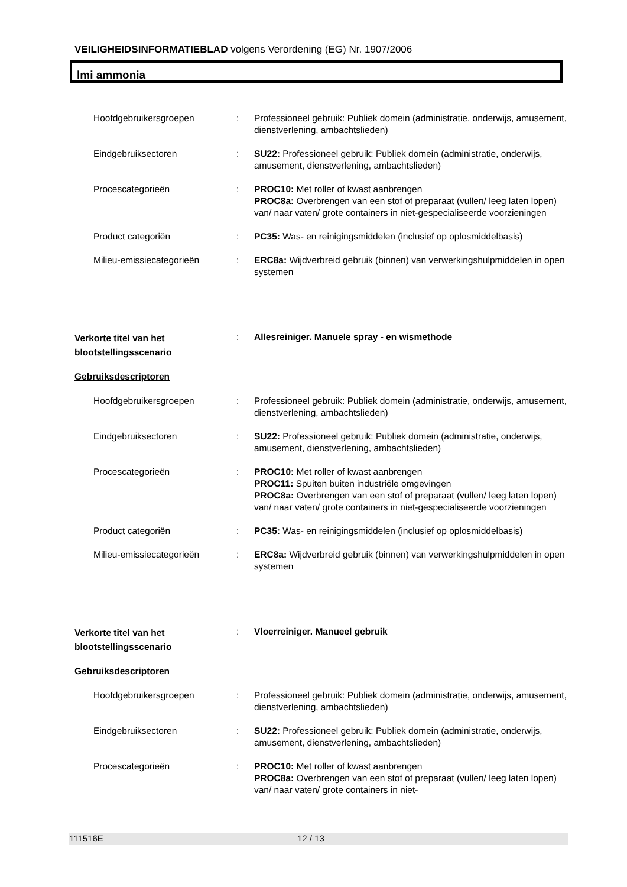VEILIGHEIDSINFORMATIEBLAD volgens Verordening (EG) Nr. 1907/2006
lmi ammonia
Hoofdgebruikersgroepen : Professioneel gebruik: Publiek domein (administratie, onderwijs, amusement, dienstverlening, ambachtslieden)
Eindgebruiksectoren : SU22: Professioneel gebruik: Publiek domein (administratie, onderwijs, amusement, dienstverlening, ambachtslieden)
Procescategorieën : PROC10: Met roller of kwast aanbrengen
PROC8a: Overbrengen van een stof of preparaat (vullen/ leeg laten lopen) van/ naar vaten/ grote containers in niet-gespecialiseerde voorzieningen
Product categoriën : PC35: Was- en reinigingsmiddelen (inclusief op oplosmiddelbasis)
Milieu-emissiecategorieën : ERC8a: Wijdverbreid gebruik (binnen) van verwerkingshulpmiddelen in open systemen
Verkorte titel van het blootstellingsscenario
: Allesreiniger. Manuele spray - en wismethode
Gebruiksdescriptoren
Hoofdgebruikersgroepen : Professioneel gebruik: Publiek domein (administratie, onderwijs, amusement, dienstverlening, ambachtslieden)
Eindgebruiksectoren : SU22: Professioneel gebruik: Publiek domein (administratie, onderwijs, amusement, dienstverlening, ambachtslieden)
Procescategorieën : PROC10: Met roller of kwast aanbrengen
PROC11: Spuiten buiten industriële omgevingen
PROC8a: Overbrengen van een stof of preparaat (vullen/ leeg laten lopen) van/ naar vaten/ grote containers in niet-gespecialiseerde voorzieningen
Product categoriën : PC35: Was- en reinigingsmiddelen (inclusief op oplosmiddelbasis)
Milieu-emissiecategorieën : ERC8a: Wijdverbreid gebruik (binnen) van verwerkingshulpmiddelen in open systemen
Verkorte titel van het blootstellingsscenario
: Vloerreiniger. Manueel gebruik
Gebruiksdescriptoren
Hoofdgebruikersgroepen : Professioneel gebruik: Publiek domein (administratie, onderwijs, amusement, dienstverlening, ambachtslieden)
Eindgebruiksectoren : SU22: Professioneel gebruik: Publiek domein (administratie, onderwijs, amusement, dienstverlening, ambachtslieden)
Procescategorieën : PROC10: Met roller of kwast aanbrengen
PROC8a: Overbrengen van een stof of preparaat (vullen/ leeg laten lopen) van/ naar vaten/ grote containers in niet-
111516E 12 / 13